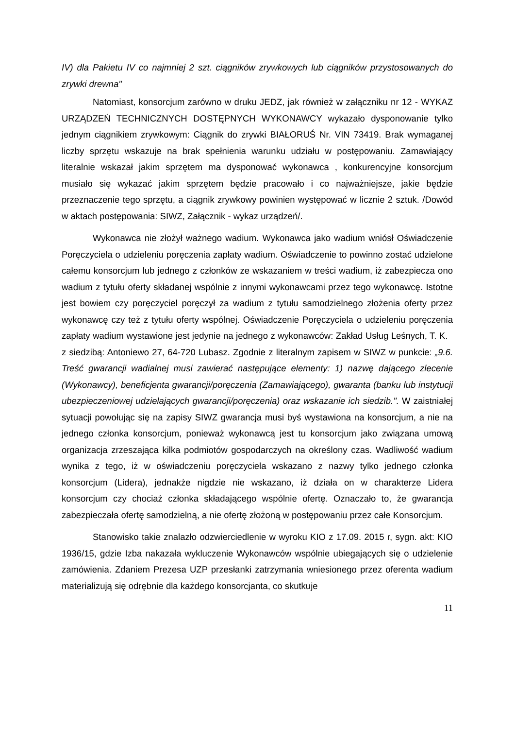IV) dla Pakietu IV co najmniej 2 szt. ciągników zrywkowych lub ciągników przystosowanych do zrywki drewna"
Natomiast, konsorcjum zarówno w druku JEDZ, jak również w załączniku nr 12 - WYKAZ URZĄDZEŃ TECHNICZNYCH DOSTĘPNYCH WYKONAWCY wykazało dysponowanie tylko jednym ciągnikiem zrywkowym: Ciągnik do zrywki BIAŁORUŚ Nr. VIN 73419. Brak wymaganej liczby sprzętu wskazuje na brak spełnienia warunku udziału w postępowaniu. Zamawiający literalnie wskazał jakim sprzętem ma dysponować wykonawca , konkurencyjne konsorcjum musiało się wykazać jakim sprzętem będzie pracowało i co najważniejsze, jakie będzie przeznaczenie tego sprzętu, a ciągnik zrywkowy powinien występować w licznie 2 sztuk. /Dowód w aktach postępowania: SIWZ, Załącznik - wykaz urządzeń/.
Wykonawca nie złożył ważnego wadium. Wykonawca jako wadium wniósł Oświadczenie Poręczyciela o udzieleniu poręczenia zapłaty wadium. Oświadczenie to powinno zostać udzielone całemu konsorcjum lub jednego z członków ze wskazaniem w treści wadium, iż zabezpiecza ono wadium z tytułu oferty składanej wspólnie z innymi wykonawcami przez tego wykonawcę. Istotne jest bowiem czy poręczyciel poręczył za wadium z tytułu samodzielnego złożenia oferty przez wykonawcę czy też z tytułu oferty wspólnej. Oświadczenie Poręczyciela o udzieleniu poręczenia zapłaty wadium wystawione jest jedynie na jednego z wykonawców: Zakład Usług Leśnych, T. K. z siedzibą: Antoniewo 27, 64-720 Lubasz. Zgodnie z literalnym zapisem w SIWZ w punkcie: „9.6. Treść gwarancji wadialnej musi zawierać następujące elementy: 1) nazwę dającego zlecenie (Wykonawcy), beneficjenta gwarancji/poręczenia (Zamawiającego), gwaranta (banku lub instytucji ubezpieczeniowej udzielających gwarancji/poręczenia) oraz wskazanie ich siedzib.". W zaistniałej sytuacji powołując się na zapisy SIWZ gwarancja musi byś wystawiona na konsorcjum, a nie na jednego członka konsorcjum, ponieważ wykonawcą jest tu konsorcjum jako związana umową organizacja zrzeszająca kilka podmiotów gospodarczych na określony czas. Wadliwość wadium wynika z tego, iż w oświadczeniu poręczyciela wskazano z nazwy tylko jednego członka konsorcjum (Lidera), jednakże nigdzie nie wskazano, iż działa on w charakterze Lidera konsorcjum czy chociaż członka składającego wspólnie ofertę. Oznaczało to, że gwarancja zabezpieczała ofertę samodzielną, a nie ofertę złożoną w postępowaniu przez całe Konsorcjum.
Stanowisko takie znalazło odzwierciedlenie w wyroku KIO z 17.09. 2015 r, sygn. akt: KIO 1936/15, gdzie Izba nakazała wykluczenie Wykonawców wspólnie ubiegających się o udzielenie zamówienia. Zdaniem Prezesa UZP przesłanki zatrzymania wniesionego przez oferenta wadium materializują się odrębnie dla każdego konsorcjanta, co skutkuje
11